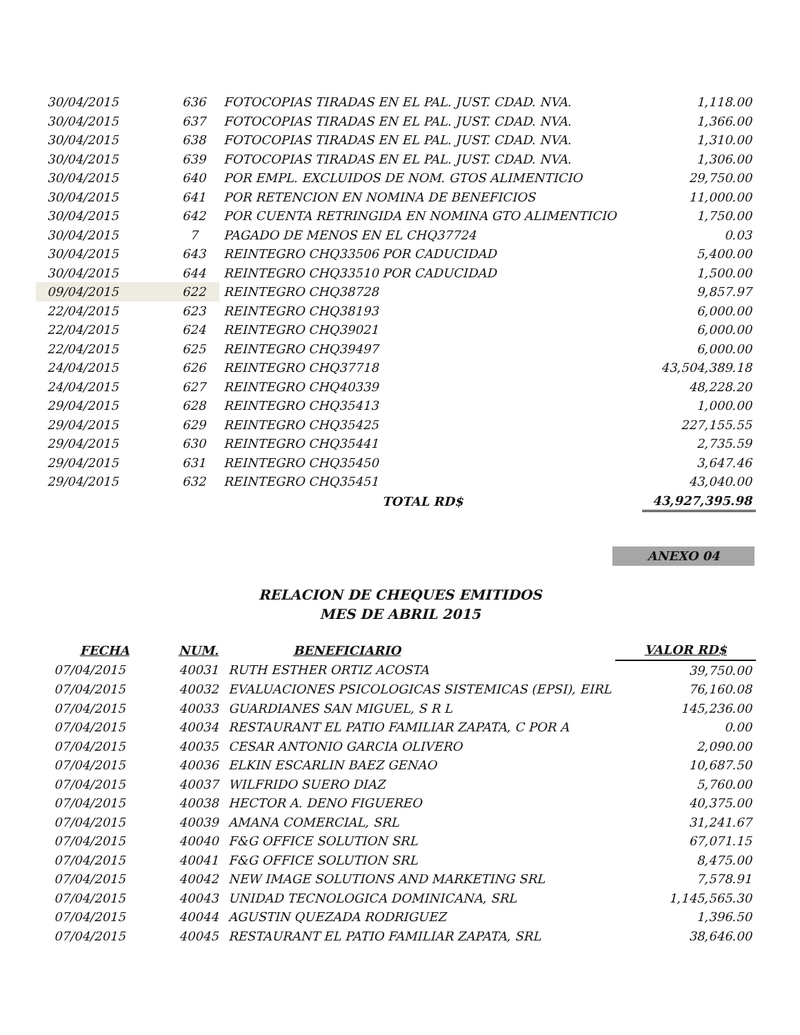| 30/04/2015 | 636 | FOTOCOPIAS TIRADAS EN EL PAL. JUST. CDAD. NVA. | 1,118.00 |
| 30/04/2015 | 637 | FOTOCOPIAS TIRADAS EN EL PAL. JUST. CDAD. NVA. | 1,366.00 |
| 30/04/2015 | 638 | FOTOCOPIAS TIRADAS EN EL PAL. JUST. CDAD. NVA. | 1,310.00 |
| 30/04/2015 | 639 | FOTOCOPIAS TIRADAS EN EL PAL. JUST. CDAD. NVA. | 1,306.00 |
| 30/04/2015 | 640 | POR EMPL. EXCLUIDOS DE NOM. GTOS ALIMENTICIO | 29,750.00 |
| 30/04/2015 | 641 | POR RETENCION EN NOMINA DE BENEFICIOS | 11,000.00 |
| 30/04/2015 | 642 | POR CUENTA RETRINGIDA EN NOMINA GTO ALIMENTICIO | 1,750.00 |
| 30/04/2015 | 7 | PAGADO DE MENOS EN EL CHQ37724 | 0.03 |
| 30/04/2015 | 643 | REINTEGRO CHQ33506 POR CADUCIDAD | 5,400.00 |
| 30/04/2015 | 644 | REINTEGRO CHQ33510 POR CADUCIDAD | 1,500.00 |
| 09/04/2015 | 622 | REINTEGRO CHQ38728 | 9,857.97 |
| 22/04/2015 | 623 | REINTEGRO CHQ38193 | 6,000.00 |
| 22/04/2015 | 624 | REINTEGRO CHQ39021 | 6,000.00 |
| 22/04/2015 | 625 | REINTEGRO CHQ39497 | 6,000.00 |
| 24/04/2015 | 626 | REINTEGRO CHQ37718 | 43,504,389.18 |
| 24/04/2015 | 627 | REINTEGRO CHQ40339 | 48,228.20 |
| 29/04/2015 | 628 | REINTEGRO CHQ35413 | 1,000.00 |
| 29/04/2015 | 629 | REINTEGRO CHQ35425 | 227,155.55 |
| 29/04/2015 | 630 | REINTEGRO CHQ35441 | 2,735.59 |
| 29/04/2015 | 631 | REINTEGRO CHQ35450 | 3,647.46 |
| 29/04/2015 | 632 | REINTEGRO CHQ35451 | 43,040.00 |
| | | TOTAL RD$ | 43,927,395.98 |
ANEXO 04
RELACION DE CHEQUES EMITIDOS
MES DE ABRIL 2015
| FECHA | NUM. | BENEFICIARIO | VALOR RD$ |
| --- | --- | --- | --- |
| 07/04/2015 | 40031 | RUTH ESTHER ORTIZ ACOSTA | 39,750.00 |
| 07/04/2015 | 40032 | EVALUACIONES PSICOLOGICAS SISTEMICAS (EPSI), EIRL | 76,160.08 |
| 07/04/2015 | 40033 | GUARDIANES SAN MIGUEL, S R L | 145,236.00 |
| 07/04/2015 | 40034 | RESTAURANT EL PATIO FAMILIAR ZAPATA, C POR A | 0.00 |
| 07/04/2015 | 40035 | CESAR ANTONIO GARCIA OLIVERO | 2,090.00 |
| 07/04/2015 | 40036 | ELKIN ESCARLIN BAEZ GENAO | 10,687.50 |
| 07/04/2015 | 40037 | WILFRIDO SUERO DIAZ | 5,760.00 |
| 07/04/2015 | 40038 | HECTOR A. DENO FIGUEREO | 40,375.00 |
| 07/04/2015 | 40039 | AMANA COMERCIAL, SRL | 31,241.67 |
| 07/04/2015 | 40040 | F&G OFFICE SOLUTION SRL | 67,071.15 |
| 07/04/2015 | 40041 | F&G OFFICE SOLUTION SRL | 8,475.00 |
| 07/04/2015 | 40042 | NEW IMAGE SOLUTIONS AND MARKETING SRL | 7,578.91 |
| 07/04/2015 | 40043 | UNIDAD TECNOLOGICA DOMINICANA, SRL | 1,145,565.30 |
| 07/04/2015 | 40044 | AGUSTIN QUEZADA RODRIGUEZ | 1,396.50 |
| 07/04/2015 | 40045 | RESTAURANT EL PATIO FAMILIAR ZAPATA, SRL | 38,646.00 |